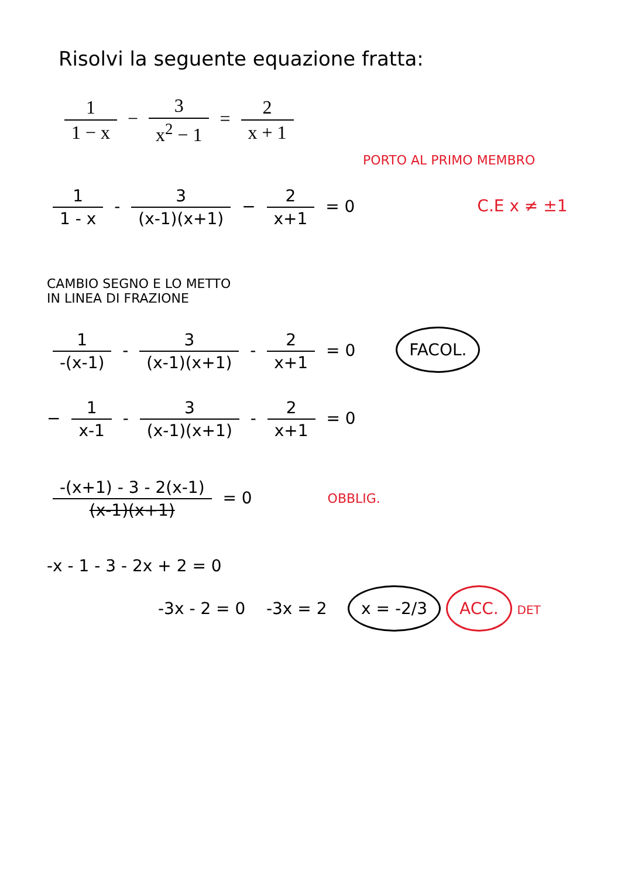Risolvi la seguente equazione fratta:
1 1 − x − 3 x<sup>2</sup> − 1 = 2 x + 1
PORTO AL PRIMO MEMBRO
1 1 - x - 3 (x-1)(x+1) − 2 x+1 = 0 C.E x ≠ ±1
CAMBIO SEGNO E LO METTO
IN LINEA DI FRAZIONE
1 -(x-1) - 3 (x-1)(x+1) - 2 x+1 = 0 FACOL.
− 1 x-1 - 3 (x-1)(x+1) - 2 x+1 = 0
-(x+1) - 3 - 2(x-1) (x-1)(x+1) = 0 OBBLIG.
-x - 1 - 3 - 2x + 2 = 0
-3x - 2 = 0 -3x = 2 x = -2/3 ACC. DET